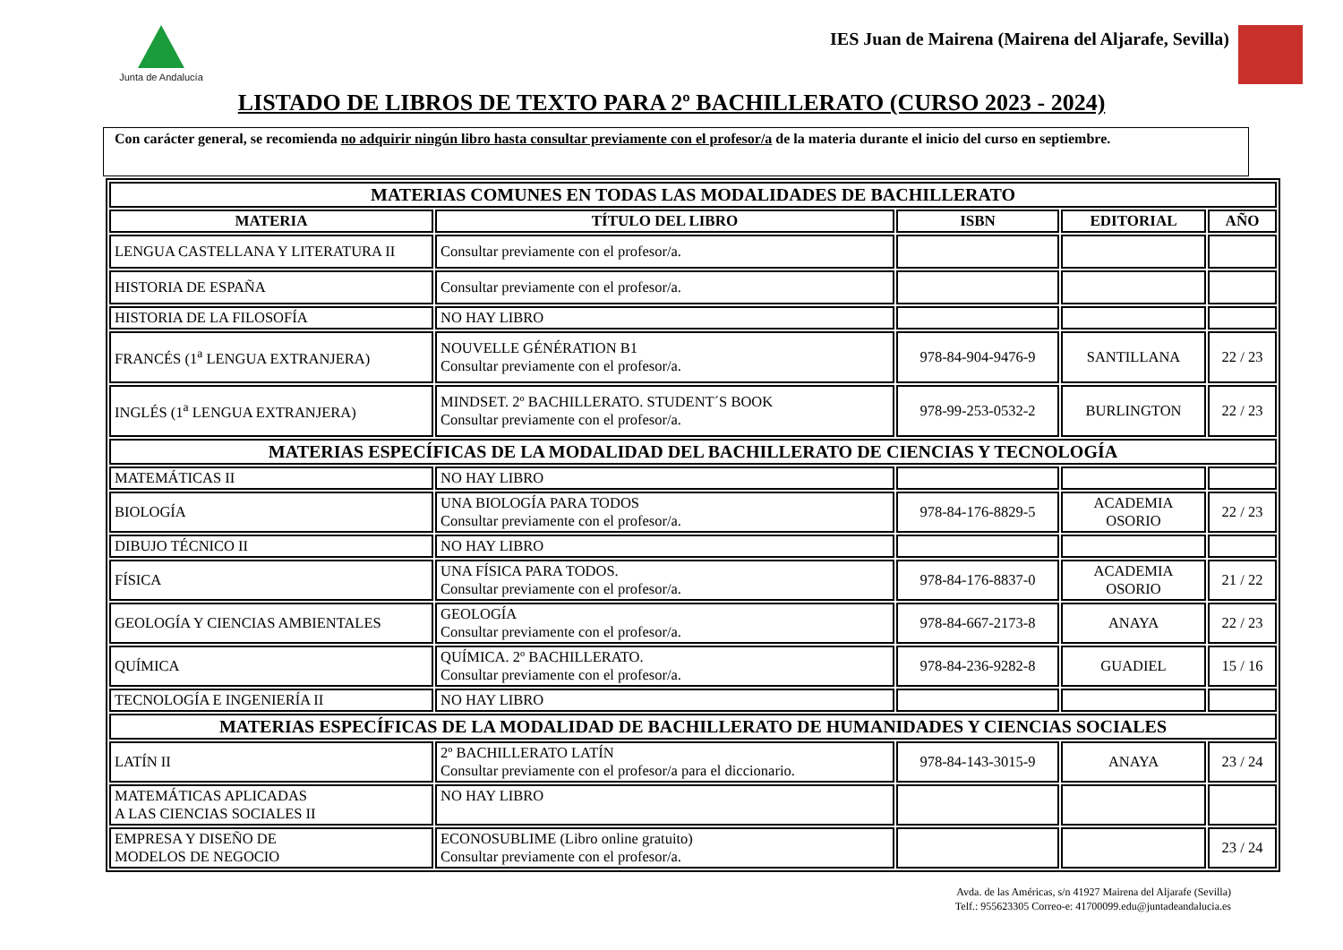Junta de Andalucía
IES Juan de Mairena (Mairena del Aljarafe, Sevilla)
LISTADO DE LIBROS DE TEXTO PARA 2º BACHILLERATO (CURSO 2023 - 2024)
Con carácter general, se recomienda no adquirir ningún libro hasta consultar previamente con el profesor/a de la materia durante el inicio del curso en septiembre.
| MATERIAS COMUNES EN TODAS LAS MODALIDADES DE BACHILLERATO | | | | |
| MATERIA | TÍTULO DEL LIBRO | ISBN | EDITORIAL | AÑO |
| LENGUA CASTELLANA Y LITERATURA II | Consultar previamente con el profesor/a. | | | |
| HISTORIA DE ESPAÑA | Consultar previamente con el profesor/a. | | | |
| HISTORIA DE LA FILOSOFÍA | NO HAY LIBRO | | | |
| FRANCÉS (1<sup>a</sup> LENGUA EXTRANJERA) | NOUVELLE GÉNÉRATION B1 Consultar previamente con el profesor/a. | 978-84-904-9476-9 | SANTILLANA | 22 / 23 |
| INGLÉS (1<sup>a</sup> LENGUA EXTRANJERA) | MINDSET. 2º BACHILLERATO. STUDENT´S BOOK Consultar previamente con el profesor/a. | 978-99-253-0532-2 | BURLINGTON | 22 / 23 |
| MATERIAS ESPECÍFICAS DE LA MODALIDAD DEL BACHILLERATO DE CIENCIAS Y TECNOLOGÍA | | | | |
| MATEMÁTICAS II | NO HAY LIBRO | | | |
| BIOLOGÍA | UNA BIOLOGÍA PARA TODOS Consultar previamente con el profesor/a. | 978-84-176-8829-5 | ACADEMIA OSORIO | 22 / 23 |
| DIBUJO TÉCNICO II | NO HAY LIBRO | | | |
| FÍSICA | UNA FÍSICA PARA TODOS. Consultar previamente con el profesor/a. | 978-84-176-8837-0 | ACADEMIA OSORIO | 21 / 22 |
| GEOLOGÍA Y CIENCIAS AMBIENTALES | GEOLOGÍA Consultar previamente con el profesor/a. | 978-84-667-2173-8 | ANAYA | 22 / 23 |
| QUÍMICA | QUÍMICA. 2º BACHILLERATO. Consultar previamente con el profesor/a. | 978-84-236-9282-8 | GUADIEL | 15 / 16 |
| TECNOLOGÍA E INGENIERÍA II | NO HAY LIBRO | | | |
| MATERIAS ESPECÍFICAS DE LA MODALIDAD DE BACHILLERATO DE HUMANIDADES Y CIENCIAS SOCIALES | | | | |
| LATÍN II | 2º BACHILLERATO LATÍN Consultar previamente con el profesor/a para el diccionario. | 978-84-143-3015-9 | ANAYA | 23 / 24 |
| MATEMÁTICAS APLICADAS A LAS CIENCIAS SOCIALES II | NO HAY LIBRO | | | |
| EMPRESA Y DISEÑO DE MODELOS DE NEGOCIO | ECONOSUBLIME (Libro online gratuito) Consultar previamente con el profesor/a. | | | 23 / 24 |
Avda. de las Américas, s/n 41927 Mairena del Aljarafe (Sevilla)
Telf.: 955623305 Correo-e: 41700099.edu@juntadeandalucia.es